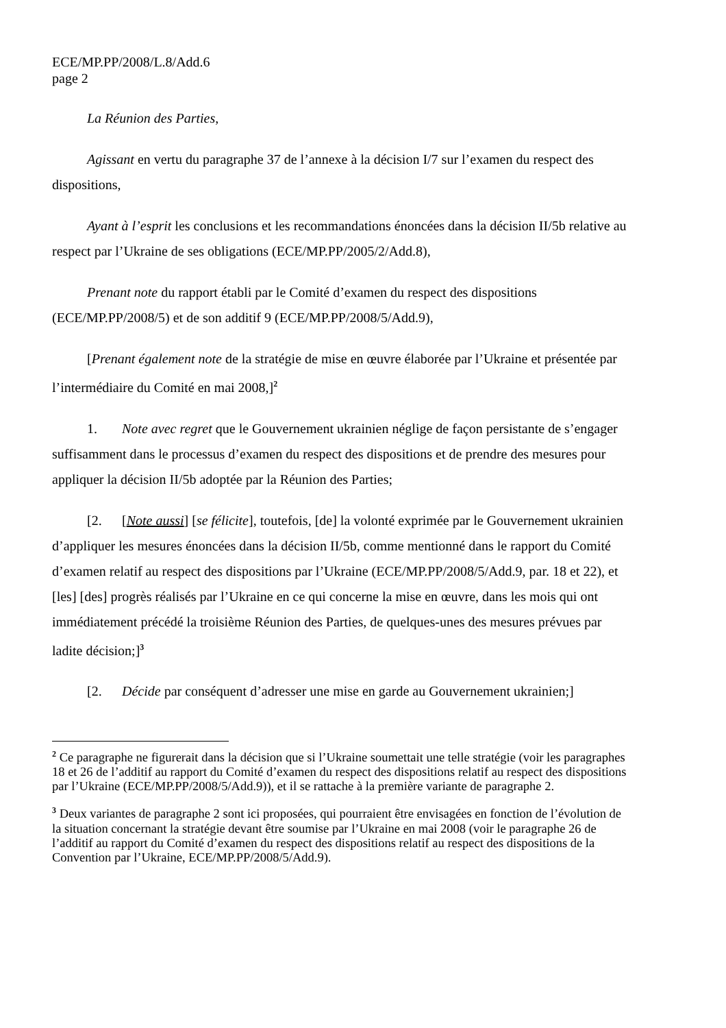ECE/MP.PP/2008/L.8/Add.6
page 2
La Réunion des Parties,
Agissant en vertu du paragraphe 37 de l’annexe à la décision I/7 sur l’examen du respect des dispositions,
Ayant à l’esprit les conclusions et les recommandations énoncées dans la décision II/5b relative au respect par l’Ukraine de ses obligations (ECE/MP.PP/2005/2/Add.8),
Prenant note du rapport établi par le Comité d’examen du respect des dispositions (ECE/MP.PP/2008/5) et de son additif 9 (ECE/MP.PP/2008/5/Add.9),
[Prenant également note de la stratégie de mise en œuvre élaborée par l’Ukraine et présentée par l’intermédiaire du Comité en mai 2008,]<sup>2</sup>
1. Note avec regret que le Gouvernement ukrainien néglige de façon persistante de s’engager suffisamment dans le processus d’examen du respect des dispositions et de prendre des mesures pour appliquer la décision II/5b adoptée par la Réunion des Parties;
[2. [Note aussi] [se félicite], toutefois, [de] la volonté exprimée par le Gouvernement ukrainien d’appliquer les mesures énoncées dans la décision II/5b, comme mentionné dans le rapport du Comité d’examen relatif au respect des dispositions par l’Ukraine (ECE/MP.PP/2008/5/Add.9, par. 18 et 22), et [les] [des] progrès réalisés par l’Ukraine en ce qui concerne la mise en œuvre, dans les mois qui ont immédiatement précédé la troisième Réunion des Parties, de quelques-unes des mesures prévues par ladite décision;]<sup>3</sup>
[2. Décide par conséquent d’adresser une mise en garde au Gouvernement ukrainien;]
<sup>2</sup> Ce paragraphe ne figurerait dans la décision que si l’Ukraine soumettait une telle stratégie (voir les paragraphes 18 et 26 de l’additif au rapport du Comité d’examen du respect des dispositions relatif au respect des dispositions par l’Ukraine (ECE/MP.PP/2008/5/Add.9)), et il se rattache à la première variante de paragraphe 2.
<sup>3</sup> Deux variantes de paragraphe 2 sont ici proposées, qui pourraient être envisagées en fonction de l’évolution de la situation concernant la stratégie devant être soumise par l’Ukraine en mai 2008 (voir le paragraphe 26 de l’additif au rapport du Comité d’examen du respect des dispositions relatif au respect des dispositions de la Convention par l’Ukraine, ECE/MP.PP/2008/5/Add.9).